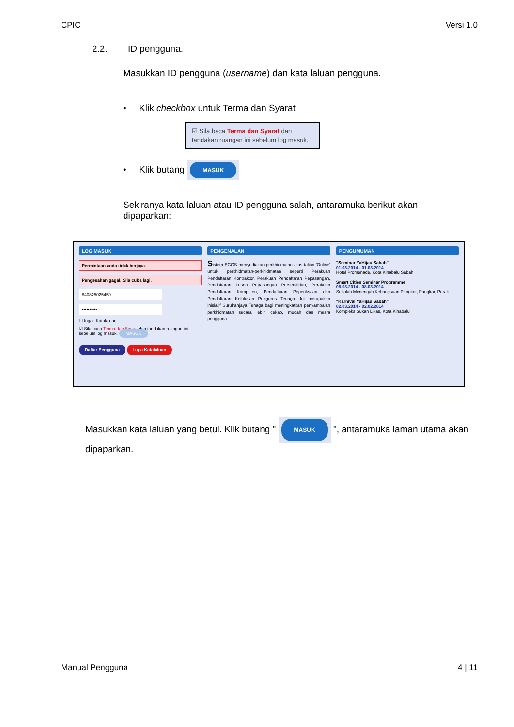CPIC Versi 1.0
2.2. ID pengguna.
Masukkan ID pengguna (username) dan kata laluan pengguna.
• Klik checkbox untuk Terma dan Syarat
☑ Sila baca Terma dan Syarat dan tandakan ruangan ini sebelum log masuk.
• Klik butang MASUK
Sekiranya kata laluan atau ID pengguna salah, antaramuka berikut akan dipaparkan:
LOG MASUK
Permintaan anda tidak berjaya.
Pengesahan gagal. Sila cuba lagi.
840825025459
••••••••••
☐ Ingati Katalaluan
☑ Sila baca Terma dan Syarat dan tandakan ruangan ini sebelum log masuk. MASUK
Daftar Pengguna Lupa Katalaluan
PENGENALAN
Sistem ECOS menyediakan perkhidmatan atas talian 'Online' untuk perkhidmatan-perkhidmatan seperti Perakuan Pendaftaran Kontraktor, Perakuan Pendaftaran Pepasangan, Pendaftaran Lesen Pepasangan Persendirian, Perakuan Pendaftaran Kompeten, Pendaftaran Peperiksaan dan Pendaftaran Kelulusan Pengurus Tenaga. Ini merupakan inisiatif Suruhanjaya Tenaga bagi meningkatkan penyampaian perkhidmatan secara lebih cekap, mudah dan mesra pengguna.
PENGUMUMAN
"Seminar YaHijau Sabah"
01.03.2014 - 01.03.2014
Hotel Promenade, Kota Kinabalu Sabah
Smart Cities Seminar Programme
08.03.2014 - 08.03.2014
Sekolah Menengah Kebangsaan Pangkor, Pangkor, Perak
"Karnival YaHijau Sabah"
02.03.2014 - 02.02.2014
Kompleks Sukan Likas, Kota Kinabalu
Masukkan kata laluan yang betul. Klik butang " MASUK ", antaramuka laman utama akan dipaparkan.
Manual Pengguna 4 | 11